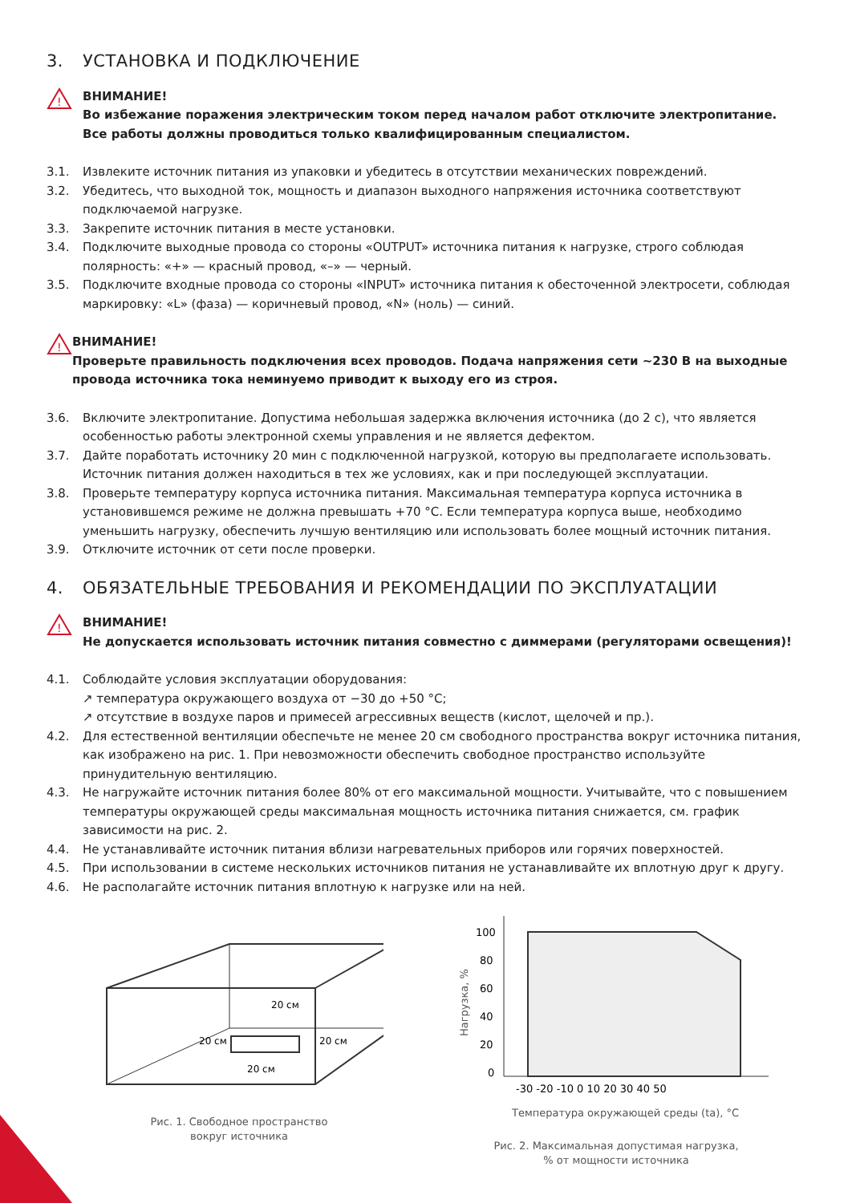3. УСТАНОВКА И ПОДКЛЮЧЕНИЕ
!
ВНИМАНИЕ!
Во избежание поражения электрическим током перед началом работ отключите электропитание.
Все работы должны проводиться только квалифицированным специалистом.
3.1. Извлеките источник питания из упаковки и убедитесь в отсутствии механических повреждений.
3.2. Убедитесь, что выходной ток, мощность и диапазон выходного напряжения источника соответствуют подключаемой нагрузке.
3.3. Закрепите источник питания в месте установки.
3.4. Подключите выходные провода со стороны «OUTPUT» источника питания к нагрузке, строго соблюдая полярность: «+» — красный провод, «–» — черный.
3.5. Подключите входные провода со стороны «INPUT» источника питания к обесточенной электросети, соблюдая маркировку: «L» (фаза) — коричневый провод, «N» (ноль) — синий.
!
ВНИМАНИЕ!
Проверьте правильность подключения всех проводов. Подача напряжения сети ~230 В на выходные провода источника тока неминуемо приводит к выходу его из строя.
3.6. Включите электропитание. Допустима небольшая задержка включения источника (до 2 с), что является особенностью работы электронной схемы управления и не является дефектом.
3.7. Дайте поработать источнику 20 мин с подключенной нагрузкой, которую вы предполагаете использовать. Источник питания должен находиться в тех же условиях, как и при последующей эксплуатации.
3.8. Проверьте температуру корпуса источника питания. Максимальная температура корпуса источника в установившемся режиме не должна превышать +70 °С. Если температура корпуса выше, необходимо уменьшить нагрузку, обеспечить лучшую вентиляцию или использовать более мощный источник питания.
3.9. Отключите источник от сети после проверки.
4. ОБЯЗАТЕЛЬНЫЕ ТРЕБОВАНИЯ И РЕКОМЕНДАЦИИ ПО ЭКСПЛУАТАЦИИ
!
ВНИМАНИЕ!
Не допускается использовать источник питания совместно с диммерами (регуляторами освещения)!
4.1. Соблюдайте условия эксплуатации оборудования:
↗ температура окружающего воздуха от −30 до +50 °С;
↗ отсутствие в воздухе паров и примесей агрессивных веществ (кислот, щелочей и пр.).
4.2. Для естественной вентиляции обеспечьте не менее 20 см свободного пространства вокруг источника питания, как изображено на рис. 1. При невозможности обеспечить свободное пространство используйте принудительную вентиляцию.
4.3. Не нагружайте источник питания более 80% от его максимальной мощности. Учитывайте, что с повышением температуры окружающей среды максимальная мощность источника питания снижается, см. график зависимости на рис. 2.
4.4. Не устанавливайте источник питания вблизи нагревательных приборов или горячих поверхностей.
4.5. При использовании в системе нескольких источников питания не устанавливайте их вплотную друг к другу.
4.6. Не располагайте источник питания вплотную к нагрузке или на ней.
20 см
20 см
20 см
20 см
Рис. 1. Свободное пространство
вокруг источника
100
80
60
40
20
0
-30 -20 -10 0 10 20 30 40 50
Температура окружающей среды (ta), °C
Нагрузка, %
Рис. 2. Максимальная допустимая нагрузка,
% от мощности источника